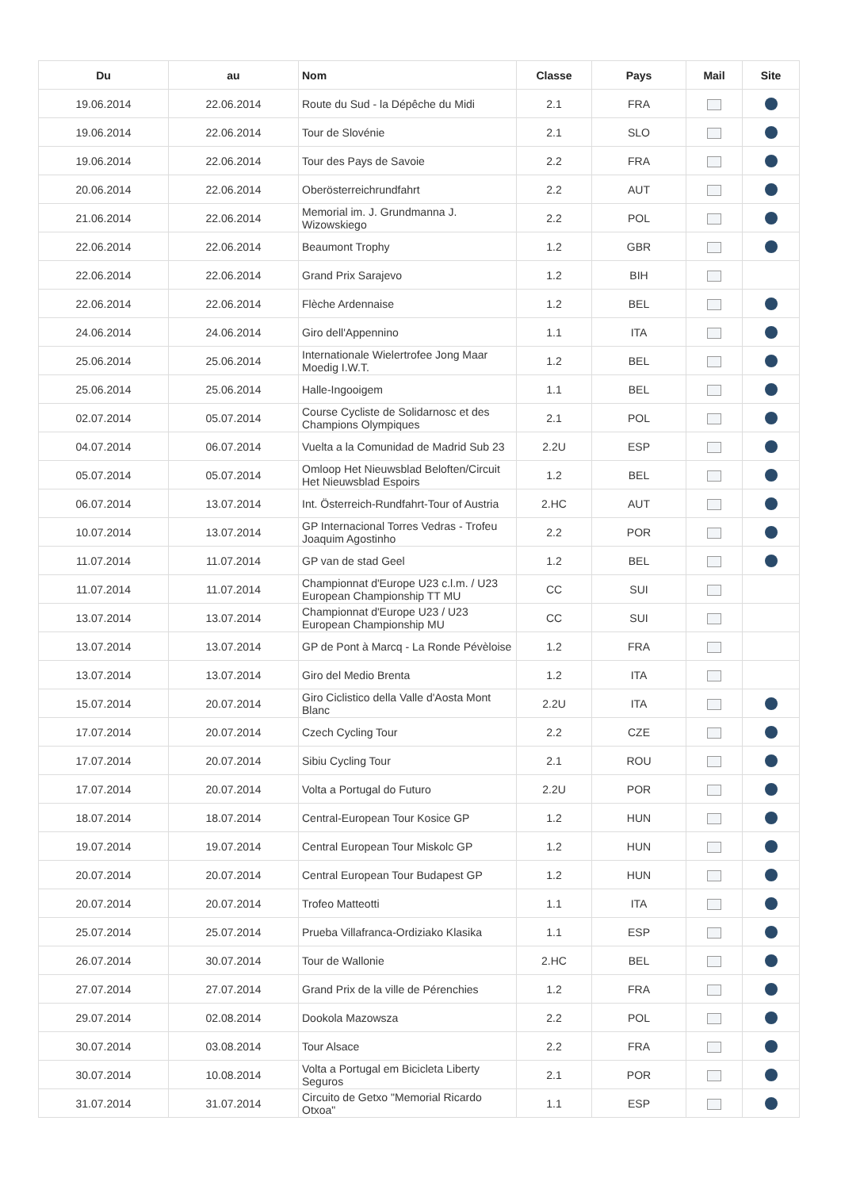| Du | au | Nom | Classe | Pays | Mail | Site |
| --- | --- | --- | --- | --- | --- | --- |
| 19.06.2014 | 22.06.2014 | Route du Sud - la Dépêche du Midi | 2.1 | FRA | | |
| 19.06.2014 | 22.06.2014 | Tour de Slovénie | 2.1 | SLO | | |
| 19.06.2014 | 22.06.2014 | Tour des Pays de Savoie | 2.2 | FRA | | |
| 20.06.2014 | 22.06.2014 | Oberösterreichrundfahrt | 2.2 | AUT | | |
| 21.06.2014 | 22.06.2014 | Memorial im. J. Grundmanna J. Wizowskiego | 2.2 | POL | | |
| 22.06.2014 | 22.06.2014 | Beaumont Trophy | 1.2 | GBR | | |
| 22.06.2014 | 22.06.2014 | Grand Prix Sarajevo | 1.2 | BIH | | |
| 22.06.2014 | 22.06.2014 | Flèche Ardennaise | 1.2 | BEL | | |
| 24.06.2014 | 24.06.2014 | Giro dell'Appennino | 1.1 | ITA | | |
| 25.06.2014 | 25.06.2014 | Internationale Wielertrofee Jong Maar Moedig I.W.T. | 1.2 | BEL | | |
| 25.06.2014 | 25.06.2014 | Halle-Ingooigem | 1.1 | BEL | | |
| 02.07.2014 | 05.07.2014 | Course Cycliste de Solidarnosc et des Champions Olympiques | 2.1 | POL | | |
| 04.07.2014 | 06.07.2014 | Vuelta a la Comunidad de Madrid Sub 23 | 2.2U | ESP | | |
| 05.07.2014 | 05.07.2014 | Omloop Het Nieuwsblad Beloften/Circuit Het Nieuwsblad Espoirs | 1.2 | BEL | | |
| 06.07.2014 | 13.07.2014 | Int. Österreich-Rundfahrt-Tour of Austria | 2.HC | AUT | | |
| 10.07.2014 | 13.07.2014 | GP Internacional Torres Vedras - Trofeu Joaquim Agostinho | 2.2 | POR | | |
| 11.07.2014 | 11.07.2014 | GP van de stad Geel | 1.2 | BEL | | |
| 11.07.2014 | 11.07.2014 | Championnat d'Europe U23 c.l.m. / U23 European Championship TT MU | CC | SUI | | |
| 13.07.2014 | 13.07.2014 | Championnat d'Europe U23 / U23 European Championship MU | CC | SUI | | |
| 13.07.2014 | 13.07.2014 | GP de Pont à Marcq - La Ronde Pévèloise | 1.2 | FRA | | |
| 13.07.2014 | 13.07.2014 | Giro del Medio Brenta | 1.2 | ITA | | |
| 15.07.2014 | 20.07.2014 | Giro Ciclistico della Valle d'Aosta Mont Blanc | 2.2U | ITA | | |
| 17.07.2014 | 20.07.2014 | Czech Cycling Tour | 2.2 | CZE | | |
| 17.07.2014 | 20.07.2014 | Sibiu Cycling Tour | 2.1 | ROU | | |
| 17.07.2014 | 20.07.2014 | Volta a Portugal do Futuro | 2.2U | POR | | |
| 18.07.2014 | 18.07.2014 | Central-European Tour Kosice GP | 1.2 | HUN | | |
| 19.07.2014 | 19.07.2014 | Central European Tour Miskolc GP | 1.2 | HUN | | |
| 20.07.2014 | 20.07.2014 | Central European Tour Budapest GP | 1.2 | HUN | | |
| 20.07.2014 | 20.07.2014 | Trofeo Matteotti | 1.1 | ITA | | |
| 25.07.2014 | 25.07.2014 | Prueba Villafranca-Ordiziako Klasika | 1.1 | ESP | | |
| 26.07.2014 | 30.07.2014 | Tour de Wallonie | 2.HC | BEL | | |
| 27.07.2014 | 27.07.2014 | Grand Prix de la ville de Pérenchies | 1.2 | FRA | | |
| 29.07.2014 | 02.08.2014 | Dookola Mazowsza | 2.2 | POL | | |
| 30.07.2014 | 03.08.2014 | Tour Alsace | 2.2 | FRA | | |
| 30.07.2014 | 10.08.2014 | Volta a Portugal em Bicicleta Liberty Seguros | 2.1 | POR | | |
| 31.07.2014 | 31.07.2014 | Circuito de Getxo "Memorial Ricardo Otxoa" | 1.1 | ESP | | |